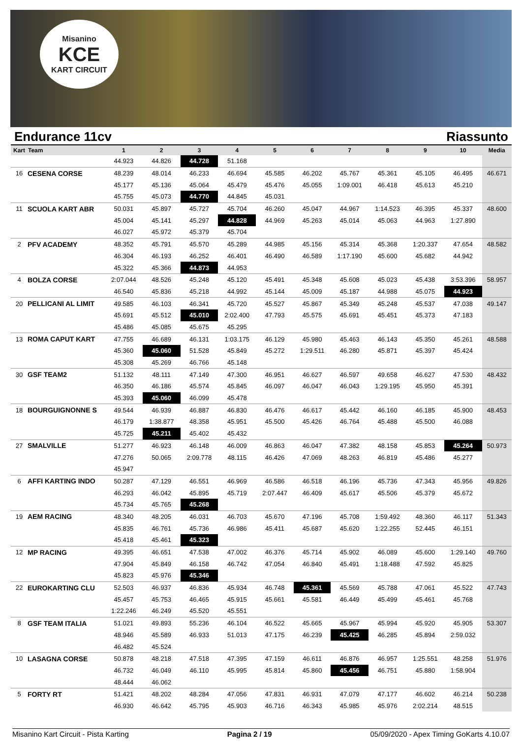Misanino
KCE
KART CIRCUIT
Endurance 11cv Riassunto
| Kart | Team | 1 | 2 | 3 | 4 | 5 | 6 | 7 | 8 | 9 | 10 | Media |
| --- | --- | --- | --- | --- | --- | --- | --- | --- | --- | --- | --- | --- |
| | | 44.923 | 44.826 | 44.728 | 51.168 | | | | | | | |
| 16 | CESENA CORSE | 48.239 | 48.014 | 46.233 | 46.694 | 45.585 | 46.202 | 45.767 | 45.361 | 45.105 | 46.495 | 46.671 |
| | | 45.177 | 45.136 | 45.064 | 45.479 | 45.476 | 45.055 | 1:09.001 | 46.418 | 45.613 | 45.210 | |
| | | 45.755 | 45.073 | 44.770 | 44.845 | 45.031 | | | | | | |
| 11 | SCUOLA KART ABR | 50.031 | 45.897 | 45.727 | 45.704 | 46.260 | 45.047 | 44.967 | 1:14.523 | 46.395 | 45.337 | 48.600 |
| | | 45.004 | 45.141 | 45.297 | 44.828 | 44.969 | 45.263 | 45.014 | 45.063 | 44.963 | 1:27.890 | |
| | | 46.027 | 45.972 | 45.379 | 45.704 | | | | | | | |
| 2 | PFV ACADEMY | 48.352 | 45.791 | 45.570 | 45.289 | 44.985 | 45.156 | 45.314 | 45.368 | 1:20.337 | 47.654 | 48.582 |
| | | 46.304 | 46.193 | 46.252 | 46.401 | 46.490 | 46.589 | 1:17.190 | 45.600 | 45.682 | 44.942 | |
| | | 45.322 | 45.366 | 44.873 | 44.953 | | | | | | | |
| 4 | BOLZA CORSE | 2:07.044 | 48.526 | 45.248 | 45.120 | 45.491 | 45.348 | 45.608 | 45.023 | 45.438 | 3:53.396 | 58.957 |
| | | 46.540 | 45.836 | 45.218 | 44.992 | 45.144 | 45.009 | 45.187 | 44.988 | 45.075 | 44.923 | |
| 20 | PELLICANI AL LIMIT | 49.585 | 46.103 | 46.341 | 45.720 | 45.527 | 45.867 | 45.349 | 45.248 | 45.537 | 47.038 | 49.147 |
| | | 45.691 | 45.512 | 45.010 | 2:02.400 | 47.793 | 45.575 | 45.691 | 45.451 | 45.373 | 47.183 | |
| | | 45.486 | 45.085 | 45.675 | 45.295 | | | | | | | |
| 13 | ROMA CAPUT KART | 47.755 | 46.689 | 46.131 | 1:03.175 | 46.129 | 45.980 | 45.463 | 46.143 | 45.350 | 45.261 | 48.588 |
| | | 45.360 | 45.060 | 51.528 | 45.849 | 45.272 | 1:29.511 | 46.280 | 45.871 | 45.397 | 45.424 | |
| | | 45.308 | 45.269 | 46.766 | 45.148 | | | | | | | |
| 30 | GSF TEAM2 | 51.132 | 48.111 | 47.149 | 47.300 | 46.951 | 46.627 | 46.597 | 49.658 | 46.627 | 47.530 | 48.432 |
| | | 46.350 | 46.186 | 45.574 | 45.845 | 46.097 | 46.047 | 46.043 | 1:29.195 | 45.950 | 45.391 | |
| | | 45.393 | 45.060 | 46.099 | 45.478 | | | | | | | |
| 18 | BOURGUIGNONNE S | 49.544 | 46.939 | 46.887 | 46.830 | 46.476 | 46.617 | 45.442 | 46.160 | 46.185 | 45.900 | 48.453 |
| | | 46.179 | 1:38.877 | 48.358 | 45.951 | 45.500 | 45.426 | 46.764 | 45.488 | 45.500 | 46.088 | |
| | | 45.725 | 45.211 | 45.402 | 45.432 | | | | | | | |
| 27 | SMALVILLE | 51.277 | 46.923 | 46.148 | 46.009 | 46.863 | 46.047 | 47.382 | 48.158 | 45.853 | 45.264 | 50.973 |
| | | 47.276 | 50.065 | 2:09.778 | 48.115 | 46.426 | 47.069 | 48.263 | 46.819 | 45.486 | 45.277 | |
| | | 45.947 | | | | | | | | | | |
| 6 | AFFI KARTING INDO | 50.287 | 47.129 | 46.551 | 46.969 | 46.586 | 46.518 | 46.196 | 45.736 | 47.343 | 45.956 | 49.826 |
| | | 46.293 | 46.042 | 45.895 | 45.719 | 2:07.447 | 46.409 | 45.617 | 45.506 | 45.379 | 45.672 | |
| | | 45.734 | 45.765 | 45.268 | | | | | | | | |
| 19 | AEM RACING | 48.340 | 48.205 | 46.031 | 46.703 | 45.670 | 47.196 | 45.708 | 1:59.492 | 48.360 | 46.117 | 51.343 |
| | | 45.835 | 46.761 | 45.736 | 46.986 | 45.411 | 45.687 | 45.620 | 1:22.255 | 52.445 | 46.151 | |
| | | 45.418 | 45.461 | 45.323 | | | | | | | | |
| 12 | MP RACING | 49.395 | 46.651 | 47.538 | 47.002 | 46.376 | 45.714 | 45.902 | 46.089 | 45.600 | 1:29.140 | 49.760 |
| | | 47.904 | 45.849 | 46.158 | 46.742 | 47.054 | 46.840 | 45.491 | 1:18.488 | 47.592 | 45.825 | |
| | | 45.823 | 45.976 | 45.346 | | | | | | | | |
| 22 | EUROKARTING CLU | 52.503 | 46.937 | 46.836 | 45.934 | 46.748 | 45.361 | 45.569 | 45.788 | 47.061 | 45.522 | 47.743 |
| | | 45.457 | 45.753 | 46.465 | 45.915 | 45.661 | 45.581 | 46.449 | 45.499 | 45.461 | 45.768 | |
| | | 1:22.246 | 46.249 | 45.520 | 45.551 | | | | | | | |
| 8 | GSF TEAM ITALIA | 51.021 | 49.893 | 55.236 | 46.104 | 46.522 | 45.665 | 45.967 | 45.994 | 45.920 | 45.905 | 53.307 |
| | | 48.946 | 45.589 | 46.933 | 51.013 | 47.175 | 46.239 | 45.425 | 46.285 | 45.894 | 2:59.032 | |
| | | 46.482 | 45.524 | | | | | | | | | |
| 10 | LASAGNA CORSE | 50.878 | 48.218 | 47.518 | 47.395 | 47.159 | 46.611 | 46.876 | 46.957 | 1:25.551 | 48.258 | 51.976 |
| | | 46.732 | 46.049 | 46.110 | 45.995 | 45.814 | 45.860 | 45.456 | 46.751 | 45.880 | 1:58.904 | |
| | | 48.444 | 46.062 | | | | | | | | | |
| 5 | FORTY RT | 51.421 | 48.202 | 48.284 | 47.056 | 47.831 | 46.931 | 47.079 | 47.177 | 46.602 | 46.214 | 50.238 |
| | | 46.930 | 46.642 | 45.795 | 45.903 | 46.716 | 46.343 | 45.985 | 45.976 | 2:02.214 | 48.515 | |
Misanino Kart Circuit - Pista Karting Pagina 2 / 19 05/09/2020 - Apex Timing GoKarts 4.10.07